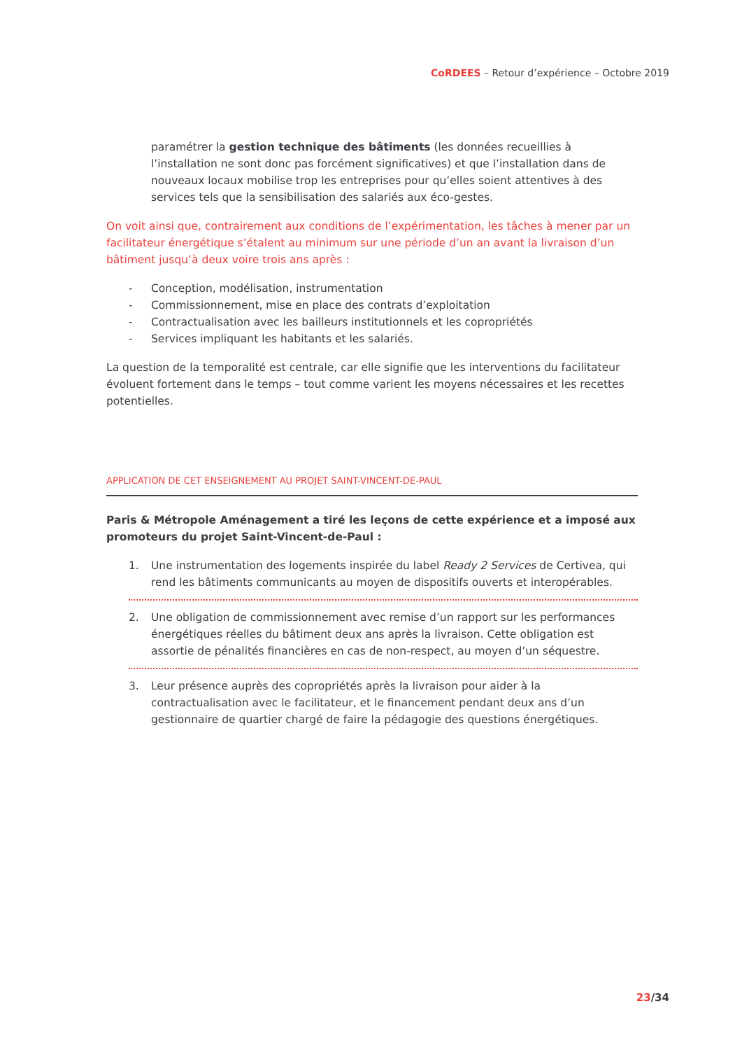CoRDEES – Retour d’expérience – Octobre 2019
paramétrer la gestion technique des bâtiments (les données recueillies à l’installation ne sont donc pas forcément significatives) et que l’installation dans de nouveaux locaux mobilise trop les entreprises pour qu’elles soient attentives à des services tels que la sensibilisation des salariés aux éco-gestes.
On voit ainsi que, contrairement aux conditions de l’expérimentation, les tâches à mener par un facilitateur énergétique s’étalent au minimum sur une période d’un an avant la livraison d’un bâtiment jusqu’à deux voire trois ans après :
- Conception, modélisation, instrumentation
- Commissionnement, mise en place des contrats d’exploitation
- Contractualisation avec les bailleurs institutionnels et les copropriétés
- Services impliquant les habitants et les salariés.
La question de la temporalité est centrale, car elle signifie que les interventions du facilitateur évoluent fortement dans le temps – tout comme varient les moyens nécessaires et les recettes potentielles.
APPLICATION DE CET ENSEIGNEMENT AU PROJET SAINT-VINCENT-DE-PAUL
Paris & Métropole Aménagement a tiré les leçons de cette expérience et a imposé aux promoteurs du projet Saint-Vincent-de-Paul :
1. Une instrumentation des logements inspirée du label Ready 2 Services de Certivea, qui rend les bâtiments communicants au moyen de dispositifs ouverts et interopérables.
2. Une obligation de commissionnement avec remise d’un rapport sur les performances énergétiques réelles du bâtiment deux ans après la livraison. Cette obligation est assortie de pénalités financières en cas de non-respect, au moyen d’un séquestre.
3. Leur présence auprès des copropriétés après la livraison pour aider à la contractualisation avec le facilitateur, et le financement pendant deux ans d’un gestionnaire de quartier chargé de faire la pédagogie des questions énergétiques.
23/34